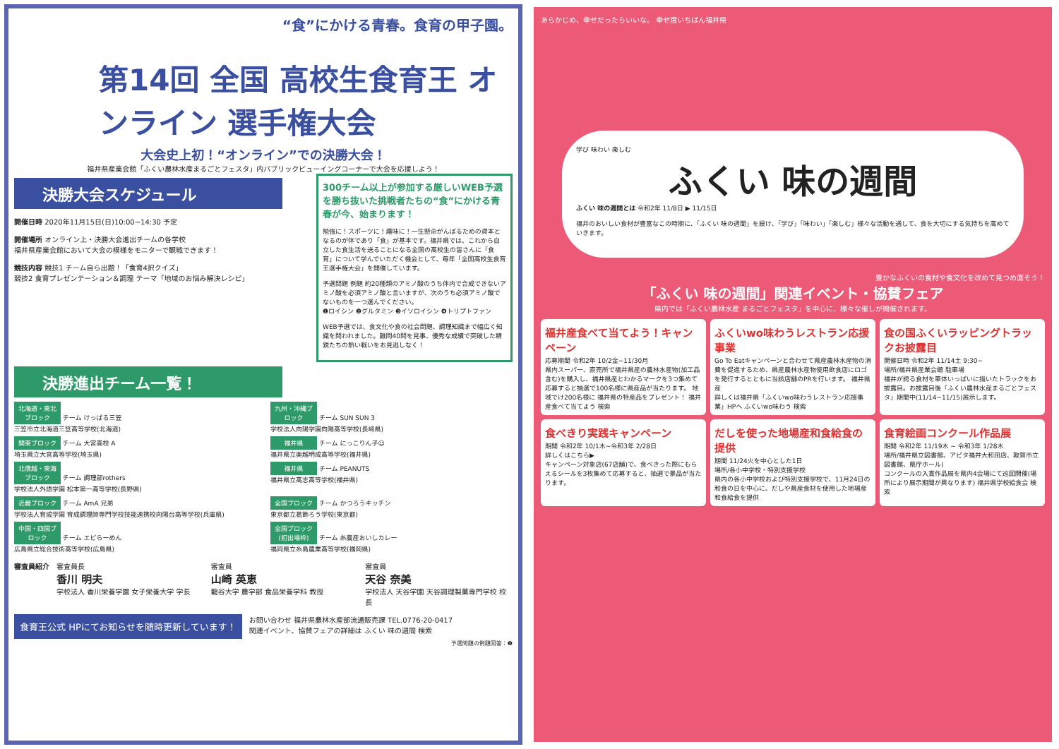“食”にかける青春。食育の甲子園。
第14回 全国 高校生食育王 オンライン 選手権大会
大会史上初！“オンライン”での決勝大会！
福井県産業会館「ふくい農林水産まるごとフェスタ」内パブリックビューイングコーナーで大会を応援しよう！
決勝大会スケジュール
開催日時 2020年11月15日(日)10:00~14:30 予定
開催場所 オンライン上・決勝大会進出チームの各学校
福井県産業会館において大会の模様をモニターで観戦できます！
競技内容 競技1 チーム自ら出題！「食育4択クイズ」
競技2 食育プレゼンテーション＆調理 テーマ「地域のお悩み解決レシピ」
300チーム以上が参加する厳しいWEB予選を勝ち抜いた挑戦者たちの“食”にかける青春が今、始まります！
勉強に！スポーツに！趣味に！一生懸命がんばるための資本となるのが体であり「食」が基本です。福井県では、これから自立した食生活を送ることになる全国の高校生の皆さんに「食育」について学んでいただく機会として、毎年「全国高校生食育王選手権大会」を開催しています。
予選問題 例題 約20種類のアミノ酸のうち体内で合成できないアミノ酸を必須アミノ酸と言いますが、次のうち必須アミノ酸でないものを一つ選んでください。
❶ロイシン ❷グルタミン ❸イソロイシン ❹トリプトファン
WEB予選では、食文化や食の社会問題、調理知識まで幅広く知識を問われました。難問40問を見事、優秀な成績で突破した精鋭たちの熱い戦いをお見逃しなく！
決勝進出チーム一覧！
北海道・東北ブロック チーム けっぱる三笠
三笠市立北海道三笠高等学校(北海道)
九州・沖縄ブロック チーム SUN SUN 3
学校法人向陽学園向陽高等学校(長崎県)
関東ブロック チーム 大宮高校 A
埼玉県立大宮高等学校(埼玉県)
福井県 チーム にっこりん子☺
福井県立奥越明成高等学校(福井県)
北信越・東海ブロック チーム 調理部rothers
学校法人外語学園 松本第一高等学校(長野県)
福井県 チーム PEANUTS
福井県立高志高等学校(福井県)
近畿ブロック チーム AmA 兄弟
学校法人育成学園 育成調理師専門学校技能連携校向陽台高等学校(兵庫県)
全国ブロック チーム かつろうキッチン
東京都立葛飾ろう学校(東京都)
中国・四国ブロック チーム エビらーめん
広島県立総合技術高等学校(広島県)
全国ブロック(初出場枠) チーム 糸農産おいしカレー
福岡県立糸島農業高等学校(福岡県)
審査員紹介 審査員長
香川 明夫
学校法人 香川栄養学園 女子栄養大学 学長
審査員
山崎 英恵
龍谷大学 農学部 食品栄養学科 教授
審査員
天谷 奈美
学校法人 天谷学園 天谷調理製菓専門学校 校長
食育王公式 HPにてお知らせを随時更新しています！
お問い合わせ 福井県農林水産部流通販売課 TEL.0776-20-0417
関連イベント、協賛フェアの詳細は ふくい 味の週間 検索
予選問題の例題回答：❷
あらかじめ、幸せだったらいいな。 幸せ度いちばん福井県
学び 味わい 楽しむ
ふくい 味の週間
ふくい 味の週間とは 令和2年 11/8日 ▶ 11/15日
福井のおいしい食材が豊富なこの時期に、「ふくい 味の週間」を設け、「学び」「味わい」「楽しむ」様々な活動を通して、食を大切にする気持ちを高めていきます。
豊かなふくいの食材や食文化を改めて見つめ直そう！
「ふくい 味の週間」関連イベント・協賛フェア
県内では「ふくい農林水産 まるごとフェスタ」を中心に、様々な催しが開催されます。
福井産食べて当てよう！キャンペーン
応募期間 令和2年 10/2金~11/30月
県内スーパー、直売所で福井県産の農林水産物(加工品含む)を購入し、福井県産とわかるマークを3つ集めて応募すると抽選で100名様に県産品が当たります。 地域でけ200名様に 福井県の特産品をプレゼント！ 福井産食べて当てよう 検索
ふくいwo味わうレストラン応援事業
Go To Eatキャンペーンと合わせて県産農林水産物の消費を促進するため、県産農林水産物使用飲食店にロゴを発行するとともに当該店舗のPRを行います。 福井県産
詳しくは福井県「ふくいwo味わうレストラン応援事業」HPへ ふくいwo味わう 検索
食の国ふくいラッピングトラックお披露目
開催日時 令和2年 11/14土 9:30~
場所/福井県産業会館 駐車場
福井が誇る食材を車体いっぱいに描いたトラックをお披露目。お披露目後「ふくい農林水産まるごとフェスタ」期間中(11/14~11/15)展示します。
食べきり実践キャンペーン
期間 令和2年 10/1木~令和3年 2/28日
詳しくはこちら▶
キャンペーン対象店(67店舗)で、食べきった際にもらえるシールを3枚集めて応募すると、抽選で景品が当たります。
だしを使った地場産和食給食の提供
期間 11/24火を中心とした1日
場所/各小中学校・特別支援学校
県内の各小中学校および特別支援学校で、11月24日の和食の日を中心に、だしや県産食材を使用した地場産和食給食を提供
食育絵画コンクール作品展
期間 令和2年 11/19木 ~ 令和3年 1/28木
場所/福井県立図書館、アピタ福井大和田店、敦賀市立図書館、県庁ホール)
コンクールの入賞作品展を県内4会場にて巡回開催(場所により展示期間が異なります) 福井県学校給食会 検索